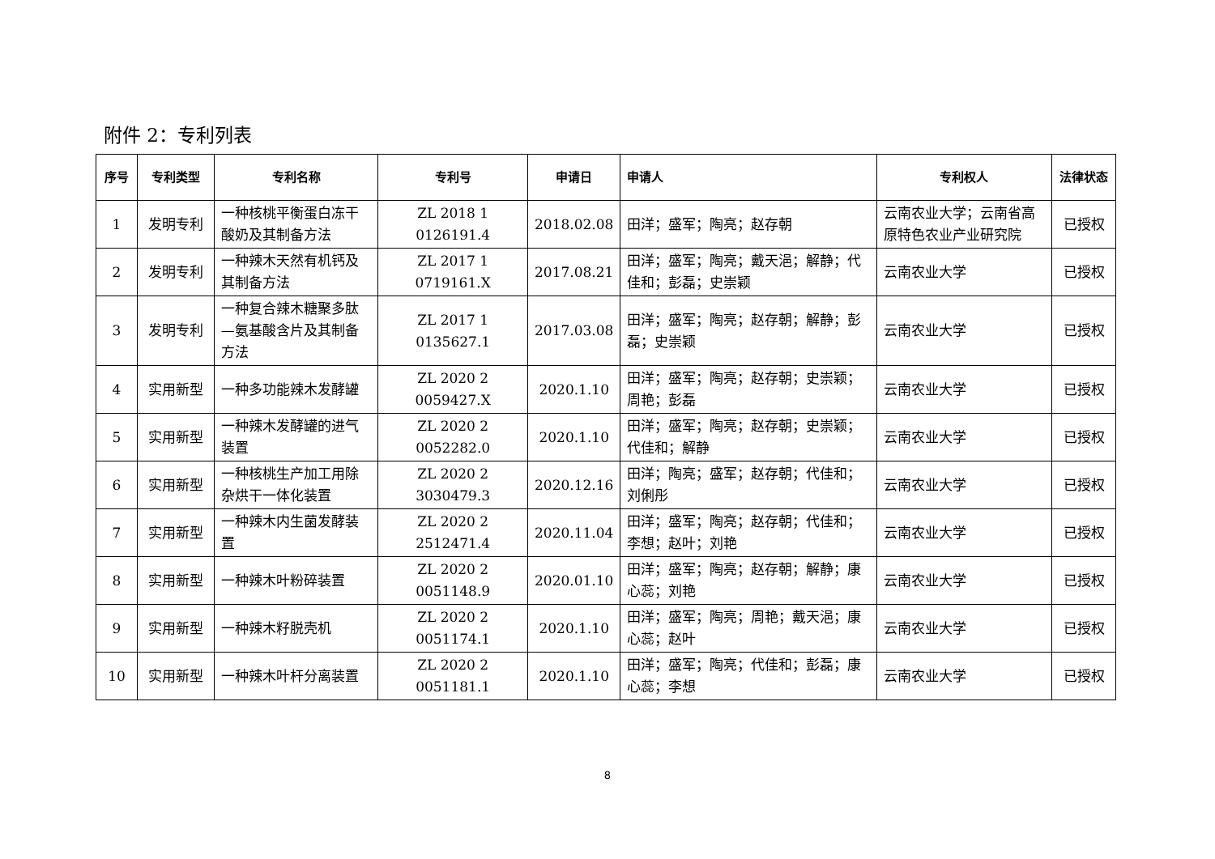附件 2：专利列表
| 序号 | 专利类型 | 专利名称 | 专利号 | 申请日 | 申请人 | 专利权人 | 法律状态 |
| --- | --- | --- | --- | --- | --- | --- | --- |
| 1 | 发明专利 | 一种核桃平衡蛋白冻干酸奶及其制备方法 | ZL 2018 1 0126191.4 | 2018.02.08 | 田洋；盛军；陶亮；赵存朝 | 云南农业大学；云南省高原特色农业产业研究院 | 已授权 |
| 2 | 发明专利 | 一种辣木天然有机钙及其制备方法 | ZL 2017 1 0719161.X | 2017.08.21 | 田洋；盛军；陶亮；戴天浥；解静；代佳和；彭磊；史崇颖 | 云南农业大学 | 已授权 |
| 3 | 发明专利 | 一种复合辣木糖聚多肽—氨基酸含片及其制备方法 | ZL 2017 1 0135627.1 | 2017.03.08 | 田洋；盛军；陶亮；赵存朝；解静；彭磊；史崇颖 | 云南农业大学 | 已授权 |
| 4 | 实用新型 | 一种多功能辣木发酵罐 | ZL 2020 2 0059427.X | 2020.1.10 | 田洋；盛军；陶亮；赵存朝；史崇颖；周艳；彭磊 | 云南农业大学 | 已授权 |
| 5 | 实用新型 | 一种辣木发酵罐的进气装置 | ZL 2020 2 0052282.0 | 2020.1.10 | 田洋；盛军；陶亮；赵存朝；史崇颖；代佳和；解静 | 云南农业大学 | 已授权 |
| 6 | 实用新型 | 一种核桃生产加工用除杂烘干一体化装置 | ZL 2020 2 3030479.3 | 2020.12.16 | 田洋；陶亮；盛军；赵存朝；代佳和；刘俐彤 | 云南农业大学 | 已授权 |
| 7 | 实用新型 | 一种辣木内生菌发酵装置 | ZL 2020 2 2512471.4 | 2020.11.04 | 田洋；盛军；陶亮；赵存朝；代佳和；李想；赵叶；刘艳 | 云南农业大学 | 已授权 |
| 8 | 实用新型 | 一种辣木叶粉碎装置 | ZL 2020 2 0051148.9 | 2020.01.10 | 田洋；盛军；陶亮；赵存朝；解静；康心蕊；刘艳 | 云南农业大学 | 已授权 |
| 9 | 实用新型 | 一种辣木籽脱壳机 | ZL 2020 2 0051174.1 | 2020.1.10 | 田洋；盛军；陶亮；周艳；戴天浥；康心蕊；赵叶 | 云南农业大学 | 已授权 |
| 10 | 实用新型 | 一种辣木叶杆分离装置 | ZL 2020 2 0051181.1 | 2020.1.10 | 田洋；盛军；陶亮；代佳和；彭磊；康心蕊；李想 | 云南农业大学 | 已授权 |
8